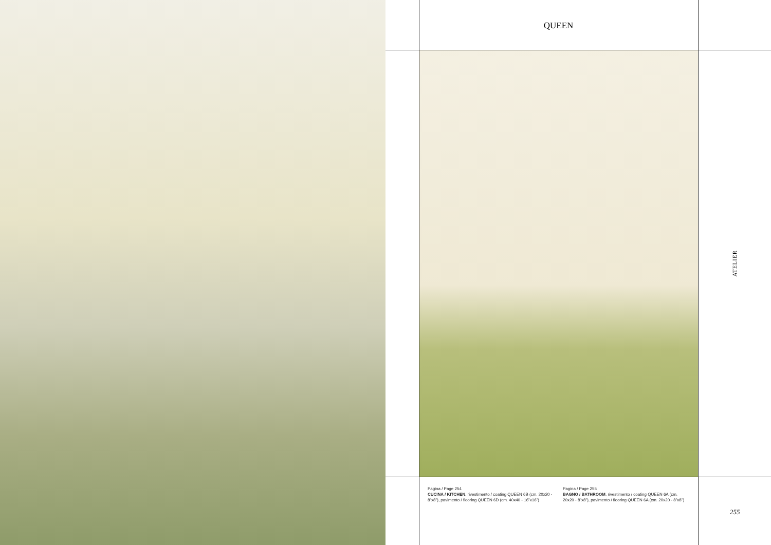QUEEN
ATELIER
Pagina / Page 254
CUCINA / KITCHEN, rivestimento / coating QUEEN 6B (cm. 20x20 - 8”x8”), pavimento / flooring QUEEN 6D (cm. 40x40 - 16”x16”)
Pagina / Page 255
BAGNO / BATHROOM, rivestimento / coating QUEEN 6A (cm. 20x20 - 8”x8”), pavimento / flooring QUEEN 6A (cm. 20x20 - 8”x8”)
255